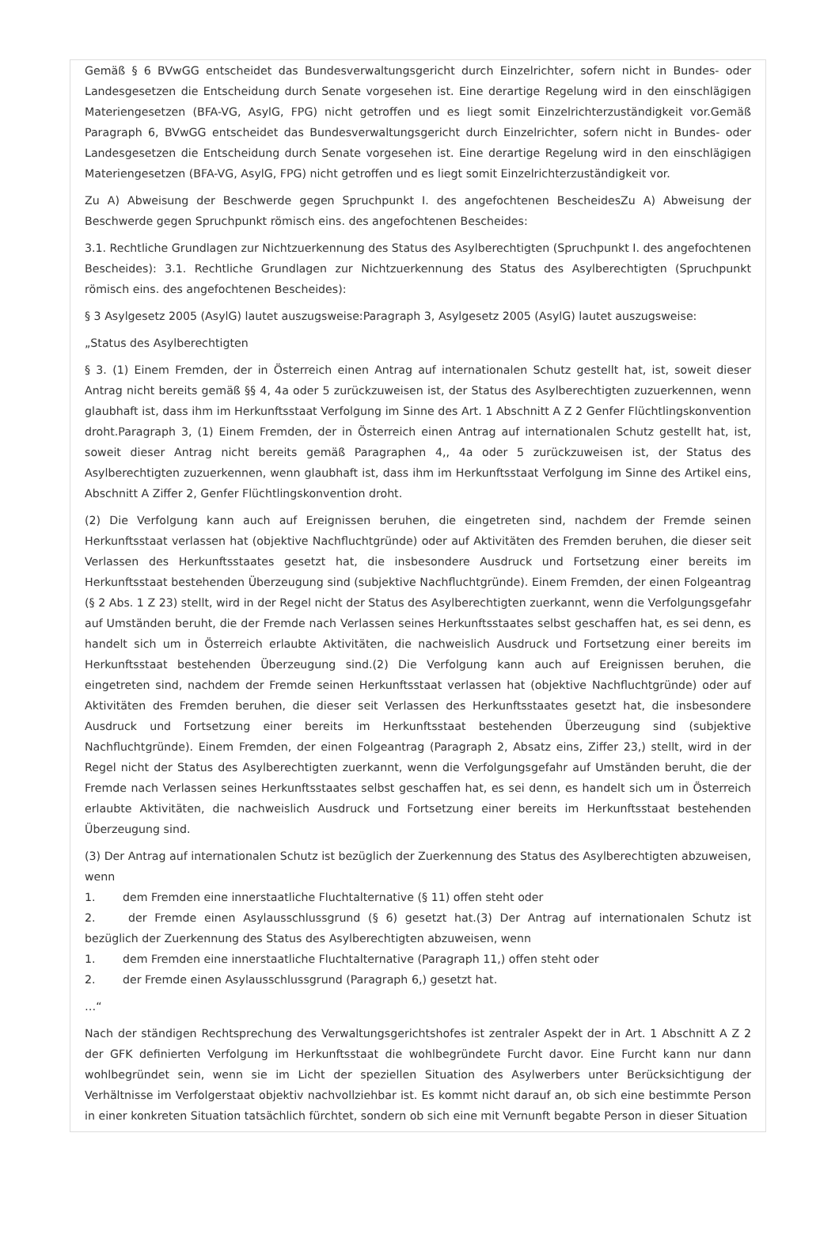Gemäß § 6 BVwGG entscheidet das Bundesverwaltungsgericht durch Einzelrichter, sofern nicht in Bundes- oder Landesgesetzen die Entscheidung durch Senate vorgesehen ist. Eine derartige Regelung wird in den einschlägigen Materiengesetzen (BFA-VG, AsylG, FPG) nicht getroffen und es liegt somit Einzelrichterzuständigkeit vor.Gemäß Paragraph 6, BVwGG entscheidet das Bundesverwaltungsgericht durch Einzelrichter, sofern nicht in Bundes- oder Landesgesetzen die Entscheidung durch Senate vorgesehen ist. Eine derartige Regelung wird in den einschlägigen Materiengesetzen (BFA-VG, AsylG, FPG) nicht getroffen und es liegt somit Einzelrichterzuständigkeit vor.
Zu A) Abweisung der Beschwerde gegen Spruchpunkt I. des angefochtenen BescheidesZu A) Abweisung der Beschwerde gegen Spruchpunkt römisch eins. des angefochtenen Bescheides:
3.1. Rechtliche Grundlagen zur Nichtzuerkennung des Status des Asylberechtigten (Spruchpunkt I. des angefochtenen Bescheides): 3.1. Rechtliche Grundlagen zur Nichtzuerkennung des Status des Asylberechtigten (Spruchpunkt römisch eins. des angefochtenen Bescheides):
§ 3 Asylgesetz 2005 (AsylG) lautet auszugsweise:Paragraph 3, Asylgesetz 2005 (AsylG) lautet auszugsweise:
„Status des Asylberechtigten
§ 3. (1) Einem Fremden, der in Österreich einen Antrag auf internationalen Schutz gestellt hat, ist, soweit dieser Antrag nicht bereits gemäß §§ 4, 4a oder 5 zurückzuweisen ist, der Status des Asylberechtigten zuzuerkennen, wenn glaubhaft ist, dass ihm im Herkunftsstaat Verfolgung im Sinne des Art. 1 Abschnitt A Z 2 Genfer Flüchtlingskonvention droht.Paragraph 3, (1) Einem Fremden, der in Österreich einen Antrag auf internationalen Schutz gestellt hat, ist, soweit dieser Antrag nicht bereits gemäß Paragraphen 4,, 4a oder 5 zurückzuweisen ist, der Status des Asylberechtigten zuzuerkennen, wenn glaubhaft ist, dass ihm im Herkunftsstaat Verfolgung im Sinne des Artikel eins, Abschnitt A Ziffer 2, Genfer Flüchtlingskonvention droht.
(2) Die Verfolgung kann auch auf Ereignissen beruhen, die eingetreten sind, nachdem der Fremde seinen Herkunftsstaat verlassen hat (objektive Nachfluchtgründe) oder auf Aktivitäten des Fremden beruhen, die dieser seit Verlassen des Herkunftsstaates gesetzt hat, die insbesondere Ausdruck und Fortsetzung einer bereits im Herkunftsstaat bestehenden Überzeugung sind (subjektive Nachfluchtgründe). Einem Fremden, der einen Folgeantrag (§ 2 Abs. 1 Z 23) stellt, wird in der Regel nicht der Status des Asylberechtigten zuerkannt, wenn die Verfolgungsgefahr auf Umständen beruht, die der Fremde nach Verlassen seines Herkunftsstaates selbst geschaffen hat, es sei denn, es handelt sich um in Österreich erlaubte Aktivitäten, die nachweislich Ausdruck und Fortsetzung einer bereits im Herkunftsstaat bestehenden Überzeugung sind.(2) Die Verfolgung kann auch auf Ereignissen beruhen, die eingetreten sind, nachdem der Fremde seinen Herkunftsstaat verlassen hat (objektive Nachfluchtgründe) oder auf Aktivitäten des Fremden beruhen, die dieser seit Verlassen des Herkunftsstaates gesetzt hat, die insbesondere Ausdruck und Fortsetzung einer bereits im Herkunftsstaat bestehenden Überzeugung sind (subjektive Nachfluchtgründe). Einem Fremden, der einen Folgeantrag (Paragraph 2, Absatz eins, Ziffer 23,) stellt, wird in der Regel nicht der Status des Asylberechtigten zuerkannt, wenn die Verfolgungsgefahr auf Umständen beruht, die der Fremde nach Verlassen seines Herkunftsstaates selbst geschaffen hat, es sei denn, es handelt sich um in Österreich erlaubte Aktivitäten, die nachweislich Ausdruck und Fortsetzung einer bereits im Herkunftsstaat bestehenden Überzeugung sind.
(3) Der Antrag auf internationalen Schutz ist bezüglich der Zuerkennung des Status des Asylberechtigten abzuweisen, wenn
1. dem Fremden eine innerstaatliche Fluchtalternative (§ 11) offen steht oder
2. der Fremde einen Asylausschlussgrund (§ 6) gesetzt hat.(3) Der Antrag auf internationalen Schutz ist bezüglich der Zuerkennung des Status des Asylberechtigten abzuweisen, wenn
1. dem Fremden eine innerstaatliche Fluchtalternative (Paragraph 11,) offen steht oder
2. der Fremde einen Asylausschlussgrund (Paragraph 6,) gesetzt hat.
…“
Nach der ständigen Rechtsprechung des Verwaltungsgerichtshofes ist zentraler Aspekt der in Art. 1 Abschnitt A Z 2 der GFK definierten Verfolgung im Herkunftsstaat die wohlbegründete Furcht davor. Eine Furcht kann nur dann wohlbegründet sein, wenn sie im Licht der speziellen Situation des Asylwerbers unter Berücksichtigung der Verhältnisse im Verfolgerstaat objektiv nachvollziehbar ist. Es kommt nicht darauf an, ob sich eine bestimmte Person in einer konkreten Situation tatsächlich fürchtet, sondern ob sich eine mit Vernunft begabte Person in dieser Situation